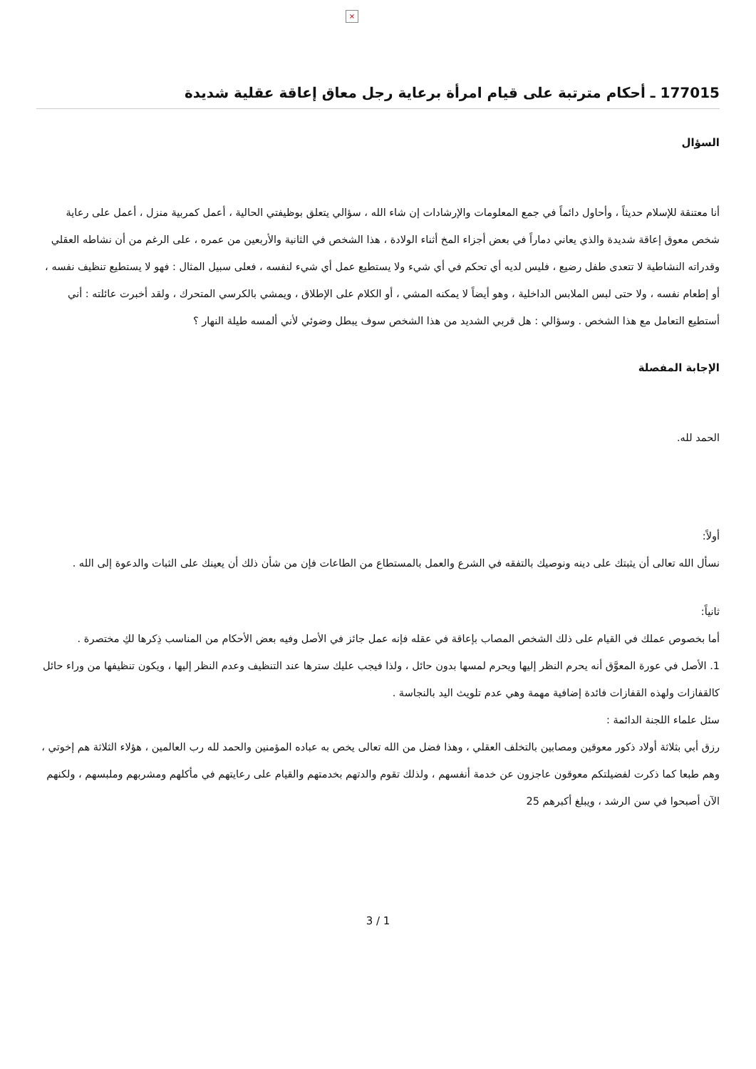×
177015 ـ أحكام مترتبة على قيام امرأة برعاية رجل معاق إعاقة عقلية شديدة
السؤال
أنا معتنقة للإسلام حديثاً ، وأحاول دائماً في جمع المعلومات والإرشادات إن شاء الله ، سؤالي يتعلق بوظيفتي الحالية ، أعمل كمربية منزل ، أعمل على رعاية شخص معوق إعاقة شديدة والذي يعاني دماراً في بعض أجزاء المخ أثناء الولادة ، هذا الشخص في الثانية والأربعين من عمره ، على الرغم من أن نشاطه العقلي وقدراته النشاطية لا تتعدى طفل رضيع ، فليس لديه أي تحكم في أي شيء ولا يستطيع عمل أي شيء لنفسه ، فعلى سبيل المثال : فهو لا يستطيع تنظيف نفسه ، أو إطعام نفسه ، ولا حتى لبس الملابس الداخلية ، وهو أيضاً لا يمكنه المشي ، أو الكلام على الإطلاق ، ويمشي بالكرسي المتحرك ، ولقد أخبرت عائلته : أني أستطيع التعامل مع هذا الشخص . وسؤالي : هل قربي الشديد من هذا الشخص سوف يبطل وضوئي لأني ألمسه طيلة النهار ؟
الإجابة المفصلة
الحمد لله.
أولاً:
نسأل الله تعالى أن يثبتك على دينه ونوصيك بالتفقه في الشرع والعمل بالمستطاع من الطاعات فإن من شأن ذلك أن يعينك على الثبات والدعوة إلى الله .
ثانياً:
أما بخصوص عملك في القيام على ذلك الشخص المصاب بإعاقة في عقله فإنه عمل جائز في الأصل وفيه بعض الأحكام من المناسب ذِكرها لكِ مختصرة .
1. الأصل في عورة المعوَّق أنه يحرم النظر إليها ويحرم لمسها بدون حائل ، ولذا فيجب عليك سترها عند التنظيف وعدم النظر إليها ، ويكون تنظيفها من وراء حائل كالقفازات ولهذه القفازات فائدة إضافية مهمة وهي عدم تلويث اليد بالنجاسة .
سئل علماء اللجنة الدائمة :
رزق أبي بثلاثة أولاد ذكور معوقين ومصابين بالتخلف العقلي ، وهذا فضل من الله تعالى يخص به عباده المؤمنين والحمد لله رب العالمين ، هؤلاء الثلاثة هم إخوتي ، وهم طبعا كما ذكرت لفضيلتكم معوقون عاجزون عن خدمة أنفسهم ، ولذلك تقوم والدتهم بخدمتهم والقيام على رعايتهم في مأكلهم ومشربهم وملبسهم ، ولكنهم الآن أصبحوا في سن الرشد ، ويبلغ أكبرهم 25
3 / 1